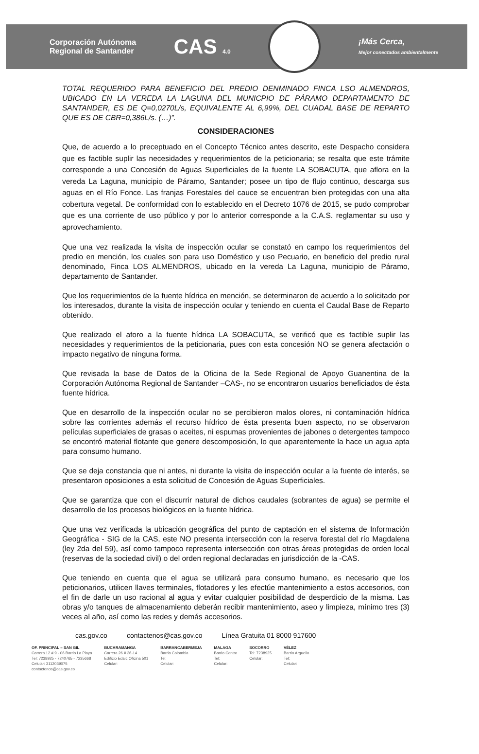Corporación Autónoma
Regional de Santander
CAS 4.0
¡Más Cerca,
Mejor conectados ambientalmente
TOTAL REQUERIDO PARA BENEFICIO DEL PREDIO DENMINADO FINCA LSO ALMENDROS, UBICADO EN LA VEREDA LA LAGUNA DEL MUNICPIO DE PÁRAMO DEPARTAMENTO DE SANTANDER, ES DE Q=0,0270L/s, EQUIVALENTE AL 6,99%, DEL CUADAL BASE DE REPARTO QUE ES DE CBR=0,386L/s. (…)”.
CONSIDERACIONES
Que, de acuerdo a lo preceptuado en el Concepto Técnico antes descrito, este Despacho considera que es factible suplir las necesidades y requerimientos de la peticionaria; se resalta que este trámite corresponde a una Concesión de Aguas Superficiales de la fuente LA SOBACUTA, que aflora en la vereda La Laguna, municipio de Páramo, Santander; posee un tipo de flujo continuo, descarga sus aguas en el Río Fonce. Las franjas Forestales del cauce se encuentran bien protegidas con una alta cobertura vegetal. De conformidad con lo establecido en el Decreto 1076 de 2015, se pudo comprobar que es una corriente de uso público y por lo anterior corresponde a la C.A.S. reglamentar su uso y aprovechamiento.
Que una vez realizada la visita de inspección ocular se constató en campo los requerimientos del predio en mención, los cuales son para uso Doméstico y uso Pecuario, en beneficio del predio rural denominado, Finca LOS ALMENDROS, ubicado en la vereda La Laguna, municipio de Páramo, departamento de Santander.
Que los requerimientos de la fuente hídrica en mención, se determinaron de acuerdo a lo solicitado por los interesados, durante la visita de inspección ocular y teniendo en cuenta el Caudal Base de Reparto obtenido.
Que realizado el aforo a la fuente hídrica LA SOBACUTA, se verificó que es factible suplir las necesidades y requerimientos de la peticionaria, pues con esta concesión NO se genera afectación o impacto negativo de ninguna forma.
Que revisada la base de Datos de la Oficina de la Sede Regional de Apoyo Guanentina de la Corporación Autónoma Regional de Santander –CAS-, no se encontraron usuarios beneficiados de ésta fuente hídrica.
Que en desarrollo de la inspección ocular no se percibieron malos olores, ni contaminación hídrica sobre las corrientes además el recurso hídrico de ésta presenta buen aspecto, no se observaron películas superficiales de grasas o aceites, ni espumas provenientes de jabones o detergentes tampoco se encontró material flotante que genere descomposición, lo que aparentemente la hace un agua apta para consumo humano.
Que se deja constancia que ni antes, ni durante la visita de inspección ocular a la fuente de interés, se presentaron oposiciones a esta solicitud de Concesión de Aguas Superficiales.
Que se garantiza que con el discurrir natural de dichos caudales (sobrantes de agua) se permite el desarrollo de los procesos biológicos en la fuente hídrica.
Que una vez verificada la ubicación geográfica del punto de captación en el sistema de Información Geográfica - SIG de la CAS, este NO presenta intersección con la reserva forestal del río Magdalena (ley 2da del 59), así como tampoco representa intersección con otras áreas protegidas de orden local (reservas de la sociedad civil) o del orden regional declaradas en jurisdicción de la -CAS.
Que teniendo en cuenta que el agua se utilizará para consumo humano, es necesario que los peticionarios, utilicen llaves terminales, flotadores y les efectúe mantenimiento a estos accesorios, con el fin de darle un uso racional al agua y evitar cualquier posibilidad de desperdicio de la misma. Las obras y/o tanques de almacenamiento deberán recibir mantenimiento, aseo y limpieza, mínimo tres (3) veces al año, así como las redes y demás accesorios.
cas.gov.co contactenos@cas.gov.co Línea Gratuita 01 8000 917600
OF. PRINCIPAL – SAN GIL
Carrera 12 # 9 - 06 Barrio La Playa
Tel: 7238925 - 7240765 - 7235668
Celular: 3112039075
contactenos@cas.gov.co
BUCARAMANGA
Carrera 26 # 36-14
Edificio Edaic Oficina 501
Celular:
BARRANCABERMEJA
Barrio Colombia
Tel:
Celular:
MALAGA
Barrio Centro
Tel:
Celular:
SOCORRO
Tel: 7238925
Celular:
VÉLEZ
Barrio Arguello
Tel:
Celular: